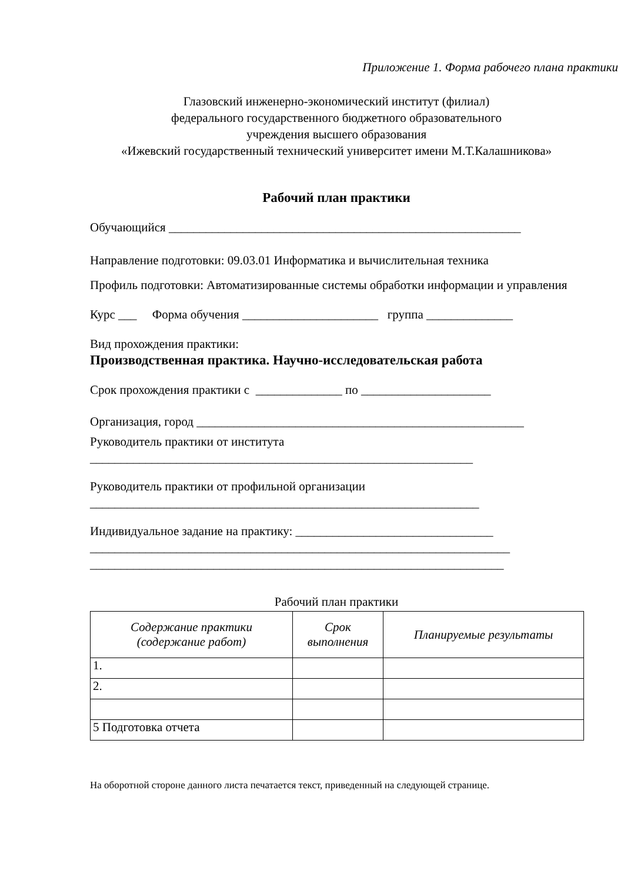Приложение 1. Форма рабочего плана практики
Глазовский инженерно-экономический институт (филиал)
федерального государственного бюджетного образовательного
учреждения высшего образования
«Ижевский государственный технический университет имени М.Т.Калашникова»
Рабочий план практики
Обучающийся _________________________________________________________
Направление подготовки: 09.03.01 Информатика и вычислительная техника
Профиль подготовки: Автоматизированные системы обработки информации и управления
Курс ___ Форма обучения ______________________ группа ______________
Вид прохождения практики:
Производственная практика. Научно-исследовательская работа
Срок прохождения практики с ______________ по _____________________
Организация, город _____________________________________________________
Руководитель практики от института
______________________________________________________________
Руководитель практики от профильной организации
_______________________________________________________________
Индивидуальное задание на практику: ________________________________
____________________________________________________________________
___________________________________________________________________
Рабочий план практики
| Содержание практики (содержание работ) | Срок выполнения | Планируемые результаты |
| --- | --- | --- |
| 1. | | |
| 2. | | |
| 5 Подготовка отчета | | |
На оборотной стороне данного листа печатается текст, приведенный на следующей странице.